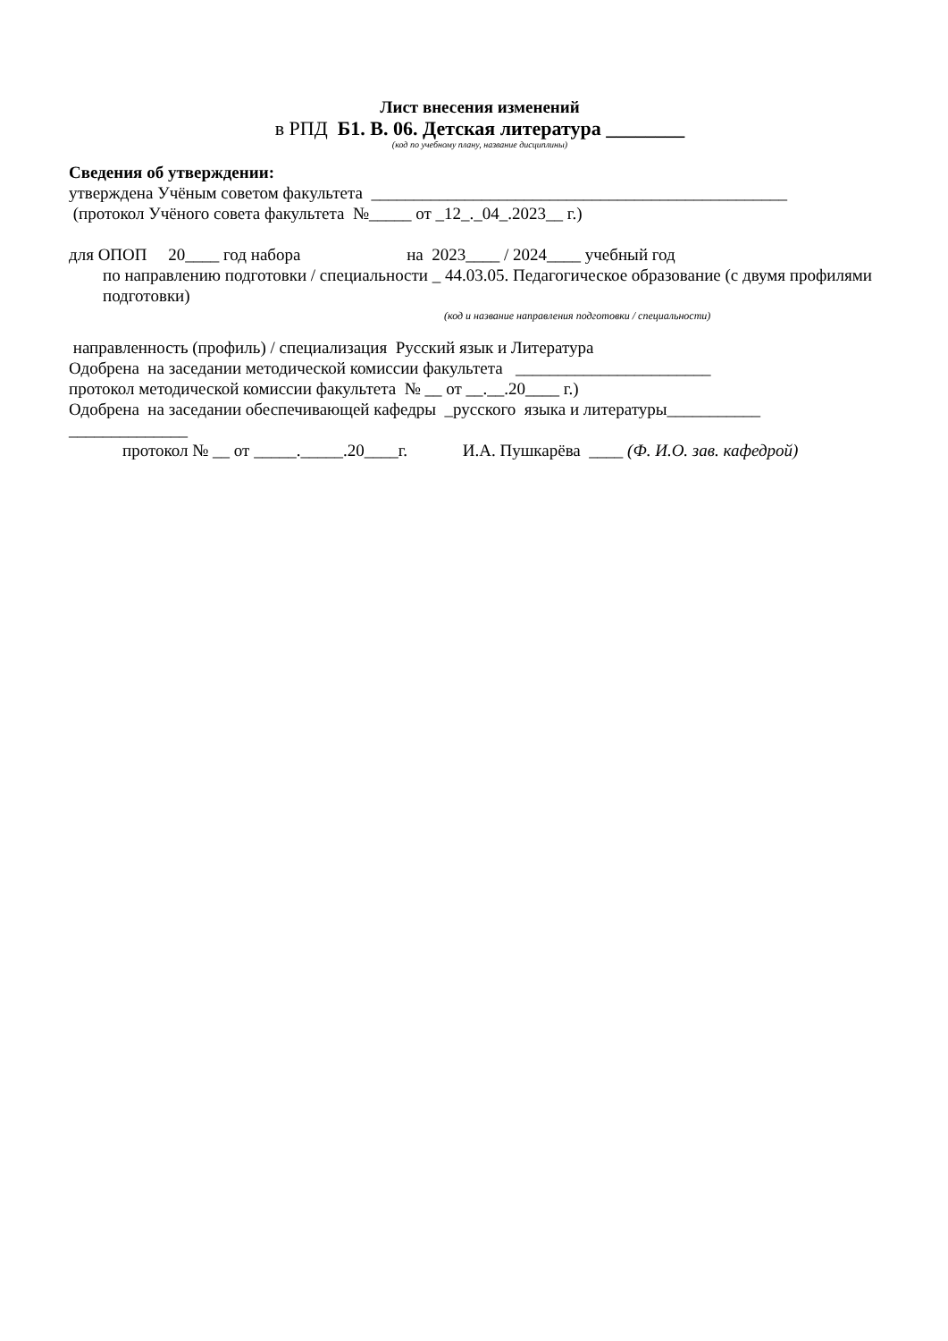Лист внесения изменений
в РПД Б1. В. 06. Детская литература ________
(код по учебному плану, название дисциплины)
Сведения об утверждении:
утверждена Учёным советом факультета _________________________________________________
(протокол Учёного совета факультета №_____ от _12_._04_.2023__ г.)
для ОПОП 20____ год набора на 2023____ / 2024____ учебный год
по направлению подготовки / специальности _ 44.03.05. Педагогическое образование (с двумя профилями подготовки)
(код и название направления подготовки / специальности)
направленность (профиль) / специализация Русский язык и Литература
Одобрена на заседании методической комиссии факультета _______________________
протокол методической комиссии факультета № __ от __.__.20____ г.)
Одобрена на заседании обеспечивающей кафедры _русского языка и литературы___________
______________
протокол № __ от _____._____.20____г. И.А. Пушкарёва ____ (Ф. И.О. зав. кафедрой)